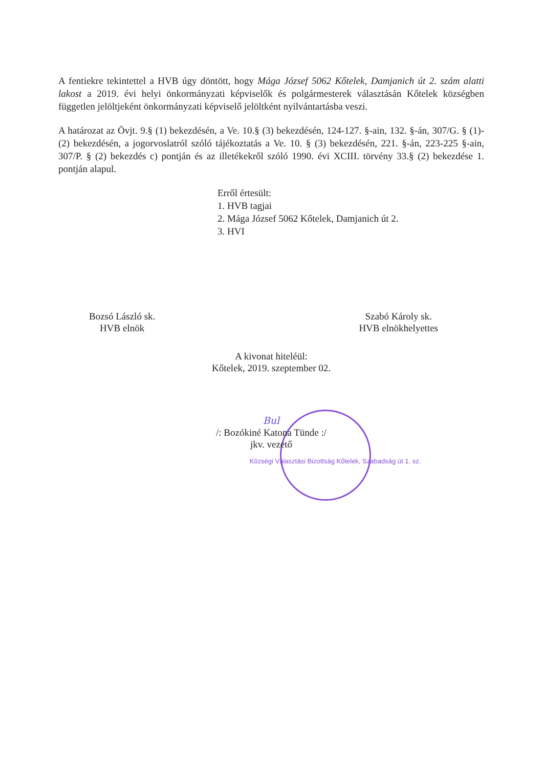A fentiekre tekintettel a HVB úgy döntött, hogy Mága József 5062 Kőtelek, Damjanich út 2. szám alatti lakost a 2019. évi helyi önkormányzati képviselők és polgármesterek választásán Kőtelek községben független jelöltjeként önkormányzati képviselő jelöltként nyilvántartásba veszi.
A határozat az Övjt. 9.§ (1) bekezdésén, a Ve. 10.§ (3) bekezdésén, 124-127. §-ain, 132. §-án, 307/G. § (1)-(2) bekezdésén, a jogorvoslatról szóló tájékoztatás a Ve. 10. § (3) bekezdésén, 221. §-án, 223-225 §-ain, 307/P. § (2) bekezdés c) pontján és az illetékekről szóló 1990. évi XCIII. törvény 33.§ (2) bekezdése 1. pontján alapul.
Erről értesült:
1. HVB tagjai
2. Mága József 5062 Kőtelek, Damjanich út 2.
3. HVI
Bozsó László sk.
HVB elnök
Szabó Károly sk.
HVB elnökhelyettes
A kivonat hiteléül:
Kőtelek, 2019. szeptember 02.
Bul
/: Bozókiné Katona Tünde :/
jkv. vezető
Községi Választási Bizottság Kőtelek, Szabadság út 1. sz.